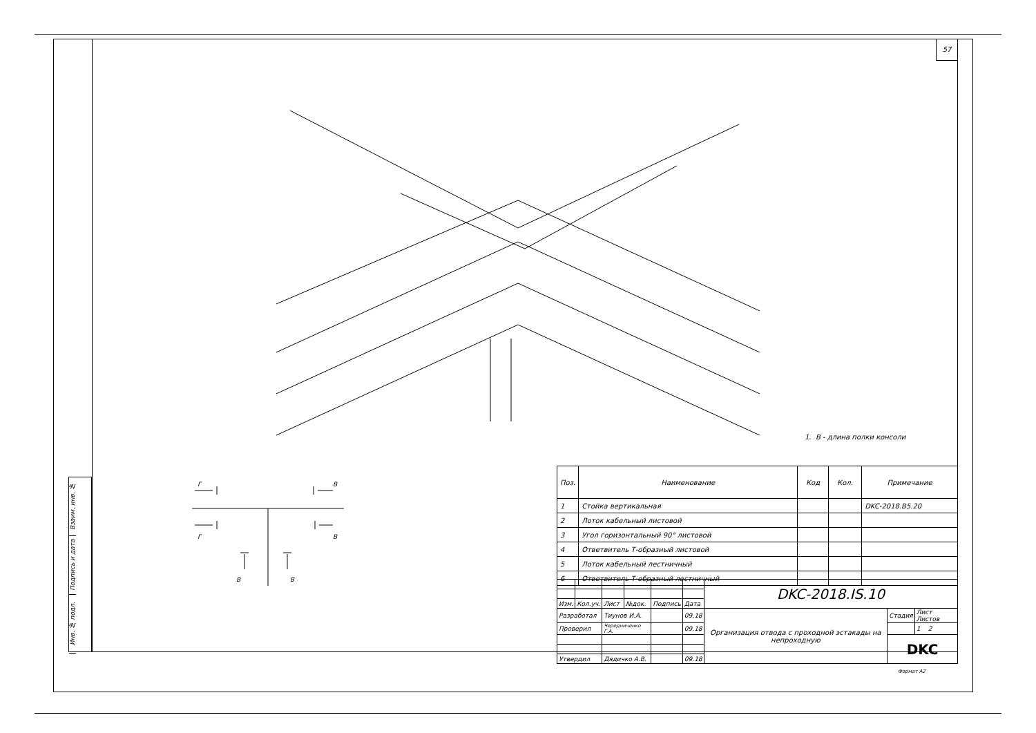57
Взаим. инв. №
Подпись и дата
Инв. № подл.
1. В - длина полки консоли
Г
Г
В
В
В
В
| Поз. | Наименование | Код | Кол. | Примечание |
| --- | --- | --- | --- | --- |
| 1 | Стойка вертикальная | | | DKC-2018.B5.20 |
| 2 | Лоток кабельный листовой | | | |
| 3 | Угол горизонтальный 90° листовой | | | |
| 4 | Ответвитель Т-образный листовой | | | |
| 5 | Лоток кабельный лестничный | | | |
| 6 | Ответвитель Т-образный лестничный | | | |
| | | | | | | DKC-2018.IS.10 | | |
| Изм. | Кол.уч. | Лист | №док. | Подпись | Дата | | | |
| Разработал | | Тиунов И.А. | | | 09.18 | Организация отвода с проходной эстакады на непроходную | Стадия | Лист Листов |
| Проверил | | Чередниченко Г.А. | | | 09.18 | | | 1 2 |
| | | | | | | | DKC | |
| Утвердил | | Дядичко А.В. | | | 09.18 | | | |
Формат А2